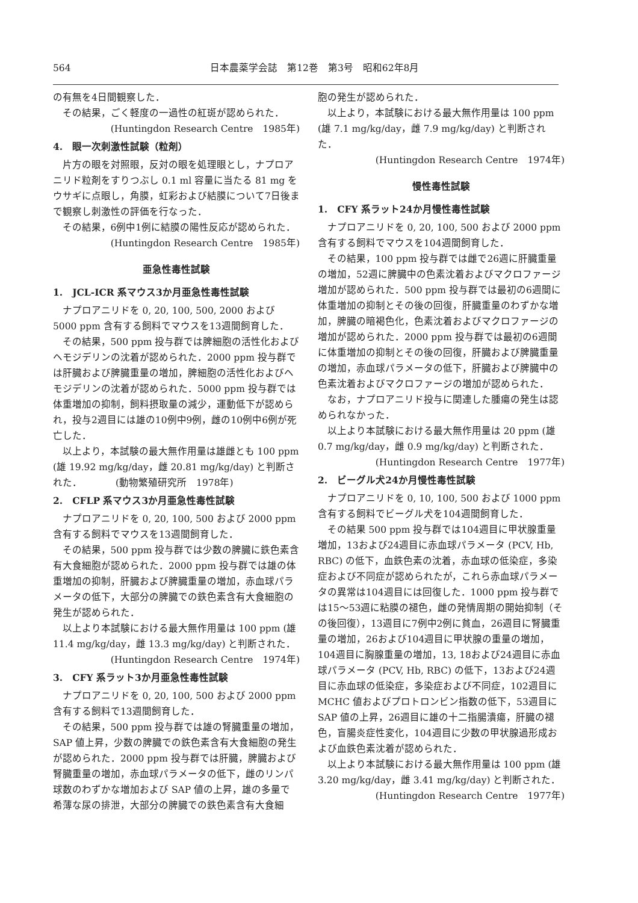564 日本農薬学会誌　第12巻　第3号　昭和62年8月
の有無を4日間観察した．
その結果，ごく軽度の一過性の紅斑が認められた．
(Huntingdon Research Centre　1985年)
4.　眼一次刺激性試験（粒剤）
片方の眼を対照眼，反対の眼を処理眼とし，ナプロアニリド粒剤をすりつぶし 0.1 ml 容量に当たる 81 mg をウサギに点眼し，角膜，虹彩および結膜について7日後まで観察し刺激性の評価を行なった．
その結果，6例中1例に結膜の陽性反応が認められた．
(Huntingdon Research Centre　1985年)
亜急性毒性試験
1.　JCL-ICR 系マウス3か月亜急性毒性試験
ナプロアニリドを 0, 20, 100, 500, 2000 および 5000 ppm 含有する飼料でマウスを13週間飼育した．
その結果，500 ppm 投与群では脾細胞の活性化およびヘモジデリンの沈着が認められた．2000 ppm 投与群では肝臓および脾臓重量の増加，脾細胞の活性化およびヘモジデリンの沈着が認められた．5000 ppm 投与群では体重増加の抑制，飼料摂取量の減少，運動低下が認められ，投与2週目には雄の10例中9例，雌の10例中6例が死亡した．
以上より，本試験の最大無作用量は雄雌とも 100 ppm (雄 19.92 mg/kg/day，雌 20.81 mg/kg/day) と判断された．　　　　(動物繁殖研究所　1978年)
2.　CFLP 系マウス3か月亜急性毒性試験
ナプロアニリドを 0, 20, 100, 500 および 2000 ppm 含有する飼料でマウスを13週間飼育した．
その結果，500 ppm 投与群では少数の脾臓に鉄色素含有大食細胞が認められた．2000 ppm 投与群では雄の体重増加の抑制，肝臓および脾臓重量の増加，赤血球パラメータの低下，大部分の脾臓での鉄色素含有大食細胞の発生が認められた．
以上より本試験における最大無作用量は 100 ppm (雄 11.4 mg/kg/day，雌 13.3 mg/kg/day) と判断された．
(Huntingdon Research Centre　1974年)
3.　CFY 系ラット3か月亜急性毒性試験
ナプロアニリドを 0, 20, 100, 500 および 2000 ppm 含有する飼料で13週間飼育した．
その結果，500 ppm 投与群では雄の腎臓重量の増加，SAP 値上昇，少数の脾臓での鉄色素含有大食細胞の発生が認められた．2000 ppm 投与群では肝臓，脾臓および腎臓重量の増加，赤血球パラメータの低下，雌のリンパ球数のわずかな増加および SAP 値の上昇，雄の多量で希薄な尿の排泄，大部分の脾臓での鉄色素含有大食細
胞の発生が認められた．
以上より，本試験における最大無作用量は 100 ppm (雄 7.1 mg/kg/day，雌 7.9 mg/kg/day) と判断された．
(Huntingdon Research Centre　1974年)
慢性毒性試験
1.　CFY 系ラット24か月慢性毒性試験
ナプロアニリドを 0, 20, 100, 500 および 2000 ppm 含有する飼料でマウスを104週間飼育した．
その結果，100 ppm 投与群では雌で26週に肝臓重量の増加，52週に脾臓中の色素沈着およびマクロファージ増加が認められた．500 ppm 投与群では最初の6週間に体重増加の抑制とその後の回復，肝臓重量のわずかな増加，脾臓の暗褐色化，色素沈着およびマクロファージの増加が認められた．2000 ppm 投与群では最初の6週間に体重増加の抑制とその後の回復，肝臓および脾臓重量の増加，赤血球パラメータの低下，肝臓および脾臓中の色素沈着およびマクロファージの増加が認められた．
なお，ナプロアニリド投与に関連した腫瘍の発生は認められなかった．
以上より本試験における最大無作用量は 20 ppm (雄 0.7 mg/kg/day，雌 0.9 mg/kg/day) と判断された．
(Huntingdon Research Centre　1977年)
2.　ビーグル犬24か月慢性毒性試験
ナプロアニリドを 0, 10, 100, 500 および 1000 ppm 含有する飼料でビーグル犬を104週間飼育した．
その結果 500 ppm 投与群では104週目に甲状腺重量増加，13および24週目に赤血球パラメータ (PCV, Hb, RBC) の低下，血鉄色素の沈着，赤血球の低染症，多染症および不同症が認められたが，これら赤血球パラメータの異常は104週目には回復した．1000 ppm 投与群では15～53週に粘膜の褪色，雌の発情周期の開始抑制（その後回復），13週目に7例中2例に貧血，26週目に腎臓重量の増加，26および104週目に甲状腺の重量の増加，104週目に胸腺重量の増加，13, 18および24週目に赤血球パラメータ (PCV, Hb, RBC) の低下，13および24週目に赤血球の低染症，多染症および不同症，102週目に MCHC 値およびプロトロンビン指数の低下，53週目に SAP 値の上昇，26週目に雄の十二指腸潰瘍，肝臓の褪色，盲腸炎症性変化，104週目に少数の甲状腺過形成および血鉄色素沈着が認められた．
以上より本試験における最大無作用量は 100 ppm (雄 3.20 mg/kg/day，雌 3.41 mg/kg/day) と判断された．
(Huntingdon Research Centre　1977年)